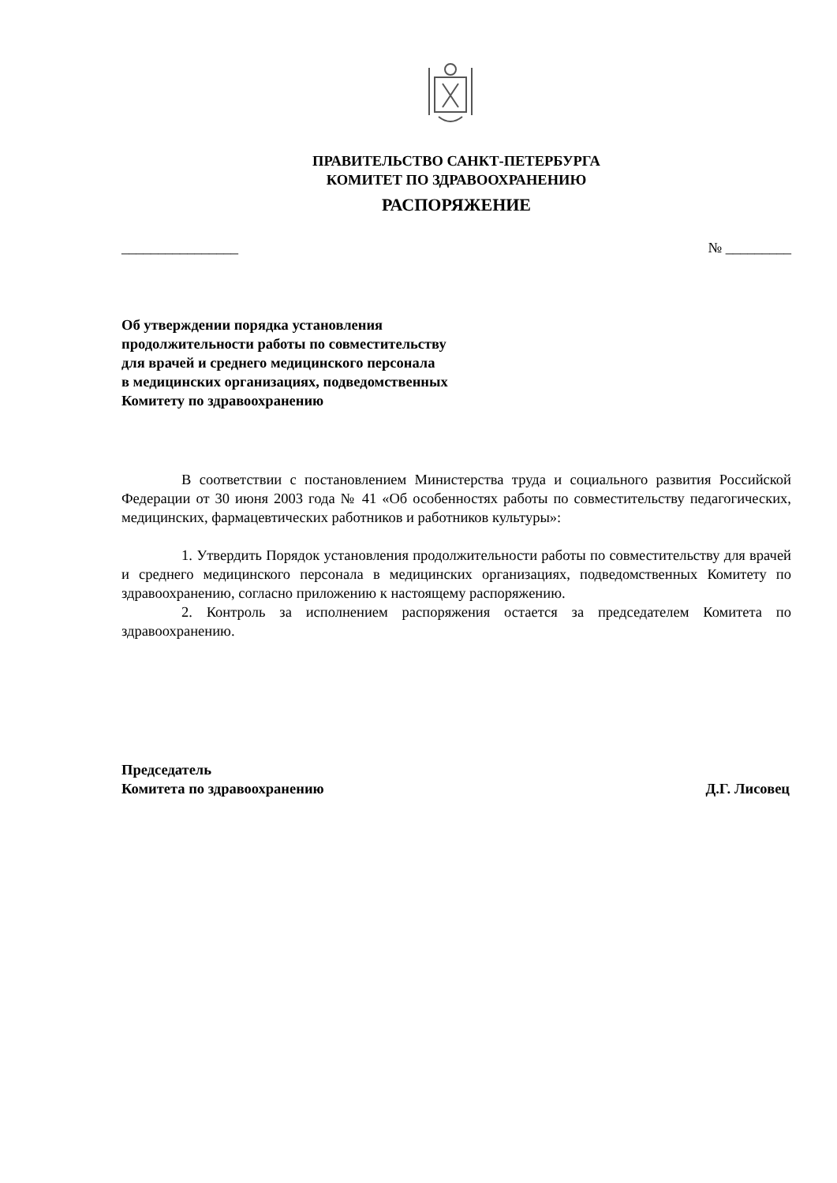ПРАВИТЕЛЬСТВО САНКТ-ПЕТЕРБУРГА
КОМИТЕТ ПО ЗДРАВООХРАНЕНИЮ
РАСПОРЯЖЕНИЕ
________________ № _________
Об утверждении порядка установления
продолжительности работы по совместительству
для врачей и среднего медицинского персонала
в медицинских организациях, подведомственных
Комитету по здравоохранению
В соответствии с постановлением Министерства труда и социального развития Российской Федерации от 30 июня 2003 года № 41 «Об особенностях работы по совместительству педагогических, медицинских, фармацевтических работников и работников культуры»:
1. Утвердить Порядок установления продолжительности работы по совместительству для врачей и среднего медицинского персонала в медицинских организациях, подведомственных Комитету по здравоохранению, согласно приложению к настоящему распоряжению.
2. Контроль за исполнением распоряжения остается за председателем Комитета по здравоохранению.
Председатель
Комитета по здравоохранению Д.Г. Лисовец